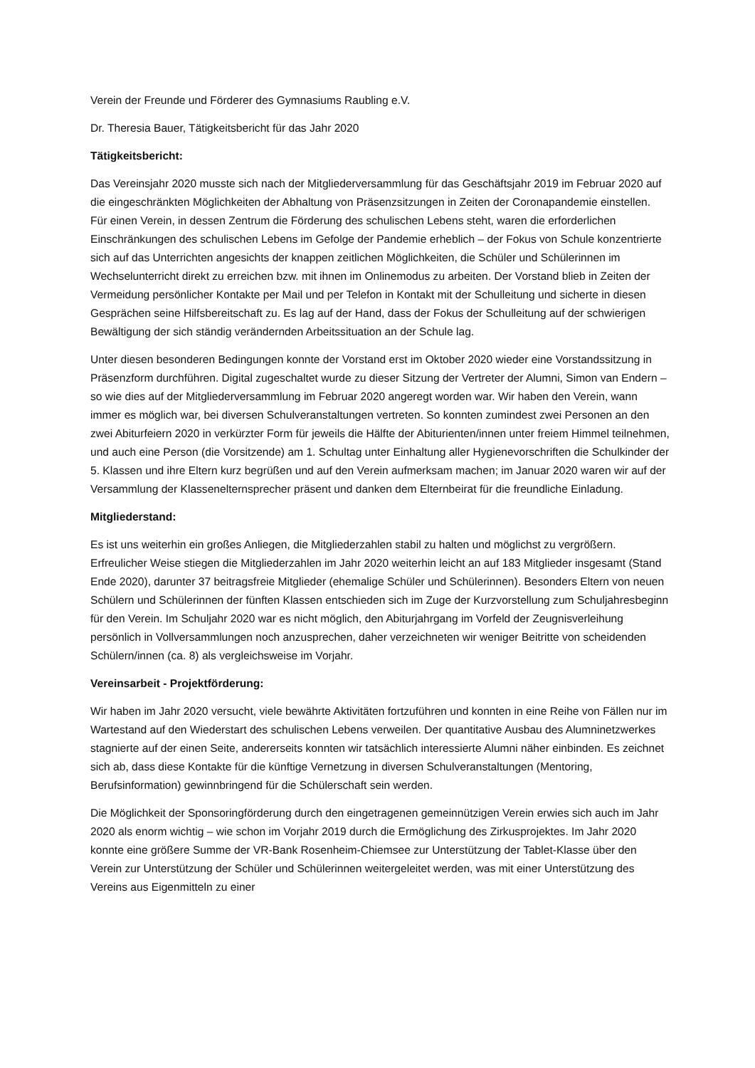Verein der Freunde und Förderer des Gymnasiums Raubling e.V.
Dr. Theresia Bauer, Tätigkeitsbericht für das Jahr 2020
Tätigkeitsbericht:
Das Vereinsjahr 2020 musste sich nach der Mitgliederversammlung für das Geschäftsjahr 2019 im Februar 2020 auf die eingeschränkten Möglichkeiten der Abhaltung von Präsenzsitzungen in Zeiten der Coronapandemie einstellen. Für einen Verein, in dessen Zentrum die Förderung des schulischen Lebens steht, waren die erforderlichen Einschränkungen des schulischen Lebens im Gefolge der Pandemie erheblich – der Fokus von Schule konzentrierte sich auf das Unterrichten angesichts der knappen zeitlichen Möglichkeiten, die Schüler und Schülerinnen im Wechselunterricht direkt zu erreichen bzw. mit ihnen im Onlinemodus zu arbeiten. Der Vorstand blieb in Zeiten der Vermeidung persönlicher Kontakte per Mail und per Telefon in Kontakt mit der Schulleitung und sicherte in diesen Gesprächen seine Hilfsbereitschaft zu. Es lag auf der Hand, dass der Fokus der Schulleitung auf der schwierigen Bewältigung der sich ständig verändernden Arbeitssituation an der Schule lag.
Unter diesen besonderen Bedingungen konnte der Vorstand erst im Oktober 2020 wieder eine Vorstandssitzung in Präsenzform durchführen. Digital zugeschaltet wurde zu dieser Sitzung der Vertreter der Alumni, Simon van Endern – so wie dies auf der Mitgliederversammlung im Februar 2020 angeregt worden war. Wir haben den Verein, wann immer es möglich war, bei diversen Schulveranstaltungen vertreten. So konnten zumindest zwei Personen an den zwei Abiturfeiern 2020 in verkürzter Form für jeweils die Hälfte der Abiturienten/innen unter freiem Himmel teilnehmen, und auch eine Person (die Vorsitzende) am 1. Schultag unter Einhaltung aller Hygienevorschriften die Schulkinder der 5. Klassen und ihre Eltern kurz begrüßen und auf den Verein aufmerksam machen; im Januar 2020 waren wir auf der Versammlung der Klassenelternsprecher präsent und danken dem Elternbeirat für die freundliche Einladung.
Mitgliederstand:
Es ist uns weiterhin ein großes Anliegen, die Mitgliederzahlen stabil zu halten und möglichst zu vergrößern. Erfreulicher Weise stiegen die Mitgliederzahlen im Jahr 2020 weiterhin leicht an auf 183 Mitglieder insgesamt (Stand Ende 2020), darunter 37 beitragsfreie Mitglieder (ehemalige Schüler und Schülerinnen). Besonders Eltern von neuen Schülern und Schülerinnen der fünften Klassen entschieden sich im Zuge der Kurzvorstellung zum Schuljahresbeginn für den Verein. Im Schuljahr 2020 war es nicht möglich, den Abiturjahrgang im Vorfeld der Zeugnisverleihung persönlich in Vollversammlungen noch anzusprechen, daher verzeichneten wir weniger Beitritte von scheidenden Schülern/innen (ca. 8) als vergleichsweise im Vorjahr.
Vereinsarbeit - Projektförderung:
Wir haben im Jahr 2020 versucht, viele bewährte Aktivitäten fortzuführen und konnten in eine Reihe von Fällen nur im Wartestand auf den Wiederstart des schulischen Lebens verweilen. Der quantitative Ausbau des Alumninetzwerkes stagnierte auf der einen Seite, andererseits konnten wir tatsächlich interessierte Alumni näher einbinden. Es zeichnet sich ab, dass diese Kontakte für die künftige Vernetzung in diversen Schulveranstaltungen (Mentoring, Berufsinformation) gewinnbringend für die Schülerschaft sein werden.
Die Möglichkeit der Sponsoringförderung durch den eingetragenen gemeinnützigen Verein erwies sich auch im Jahr 2020 als enorm wichtig – wie schon im Vorjahr 2019 durch die Ermöglichung des Zirkusprojektes. Im Jahr 2020 konnte eine größere Summe der VR-Bank Rosenheim-Chiemsee zur Unterstützung der Tablet-Klasse über den Verein zur Unterstützung der Schüler und Schülerinnen weitergeleitet werden, was mit einer Unterstützung des Vereins aus Eigenmitteln zu einer